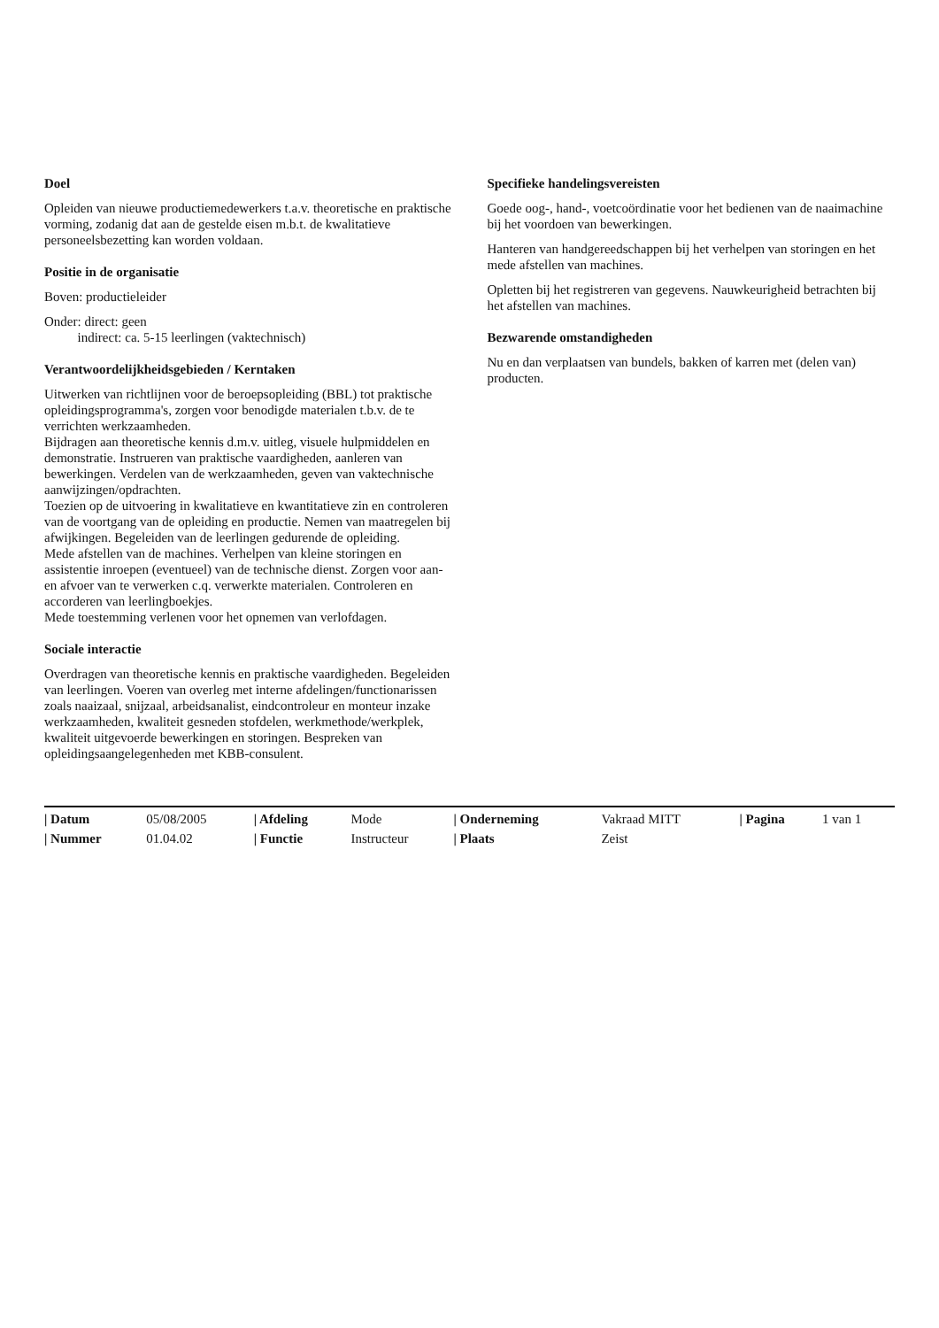Doel
Opleiden van nieuwe productiemedewerkers t.a.v. theoretische en praktische vorming, zodanig dat aan de gestelde eisen m.b.t. de kwalitatieve personeelsbezetting kan worden voldaan.
Positie in de organisatie
Boven: productieleider
Onder: direct: geen
indirect: ca. 5-15 leerlingen (vaktechnisch)
Verantwoordelijkheidsgebieden / Kerntaken
Uitwerken van richtlijnen voor de beroepsopleiding (BBL) tot praktische opleidingsprogramma's, zorgen voor benodigde materialen t.b.v. de te verrichten werkzaamheden.
Bijdragen aan theoretische kennis d.m.v. uitleg, visuele hulpmiddelen en demonstratie. Instrueren van praktische vaardigheden, aanleren van bewerkingen. Verdelen van de werkzaamheden, geven van vaktechnische aanwijzingen/opdrachten.
Toezien op de uitvoering in kwalitatieve en kwantitatieve zin en controleren van de voortgang van de opleiding en productie. Nemen van maatregelen bij afwijkingen. Begeleiden van de leerlingen gedurende de opleiding.
Mede afstellen van de machines. Verhelpen van kleine storingen en assistentie inroepen (eventueel) van de technische dienst. Zorgen voor aan- en afvoer van te verwerken c.q. verwerkte materialen. Controleren en accorderen van leerlingboekjes.
Mede toestemming verlenen voor het opnemen van verlofdagen.
Sociale interactie
Overdragen van theoretische kennis en praktische vaardigheden. Begeleiden van leerlingen. Voeren van overleg met interne afdelingen/functionarissen zoals naaizaal, snijzaal, arbeidsanalist, eindcontroleur en monteur inzake werkzaamheden, kwaliteit gesneden stofdelen, werkmethode/werkplek, kwaliteit uitgevoerde bewerkingen en storingen. Bespreken van opleidingsaangelegenheden met KBB-consulent.
Specifieke handelingsvereisten
Goede oog-, hand-, voetcoördinatie voor het bedienen van de naaimachine bij het voordoen van bewerkingen.
Hanteren van handgereedschappen bij het verhelpen van storingen en het mede afstellen van machines.
Opletten bij het registreren van gegevens. Nauwkeurigheid betrachten bij het afstellen van machines.
Bezwarende omstandigheden
Nu en dan verplaatsen van bundels, bakken of karren met (delen van) producten.
| / Datum | 05/08/2005 | / Afdeling | Mode | / Onderneming | Vakraad MITT | / Pagina | 1 van 1 |
| / Nummer | 01.04.02 | / Functie | Instructeur | / Plaats | Zeist | | |